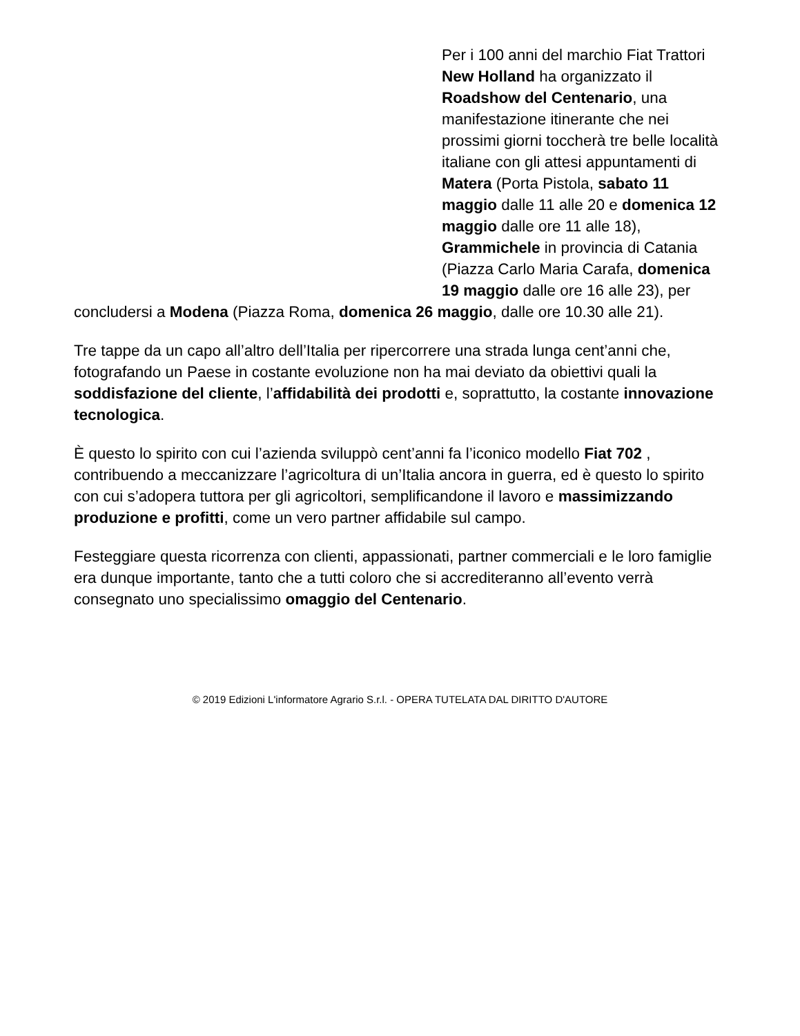Per i 100 anni del marchio Fiat Trattori New Holland ha organizzato il Roadshow del Centenario, una manifestazione itinerante che nei prossimi giorni toccherà tre belle località italiane con gli attesi appuntamenti di Matera (Porta Pistola, sabato 11 maggio dalle 11 alle 20 e domenica 12 maggio dalle ore 11 alle 18), Grammichele in provincia di Catania (Piazza Carlo Maria Carafa, domenica 19 maggio dalle ore 16 alle 23), per concludersi a Modena (Piazza Roma, domenica 26 maggio, dalle ore 10.30 alle 21).
Tre tappe da un capo all’altro dell’Italia per ripercorrere una strada lunga cent’anni che, fotografando un Paese in costante evoluzione non ha mai deviato da obiettivi quali la soddisfazione del cliente, l’affidabilità dei prodotti e, soprattutto, la costante innovazione tecnologica.
È questo lo spirito con cui l’azienda sviluppò cent’anni fa l’iconico modello Fiat 702 , contribuendo a meccanizzare l’agricoltura di un’Italia ancora in guerra, ed è questo lo spirito con cui s’adopera tuttora per gli agricoltori, semplificandone il lavoro e massimizzando produzione e profitti, come un vero partner affidabile sul campo.
Festeggiare questa ricorrenza con clienti, appassionati, partner commerciali e le loro famiglie era dunque importante, tanto che a tutti coloro che si accrediteranno all’evento verrà consegnato uno specialissimo omaggio del Centenario.
© 2019 Edizioni L'informatore Agrario S.r.l. - OPERA TUTELATA DAL DIRITTO D'AUTORE